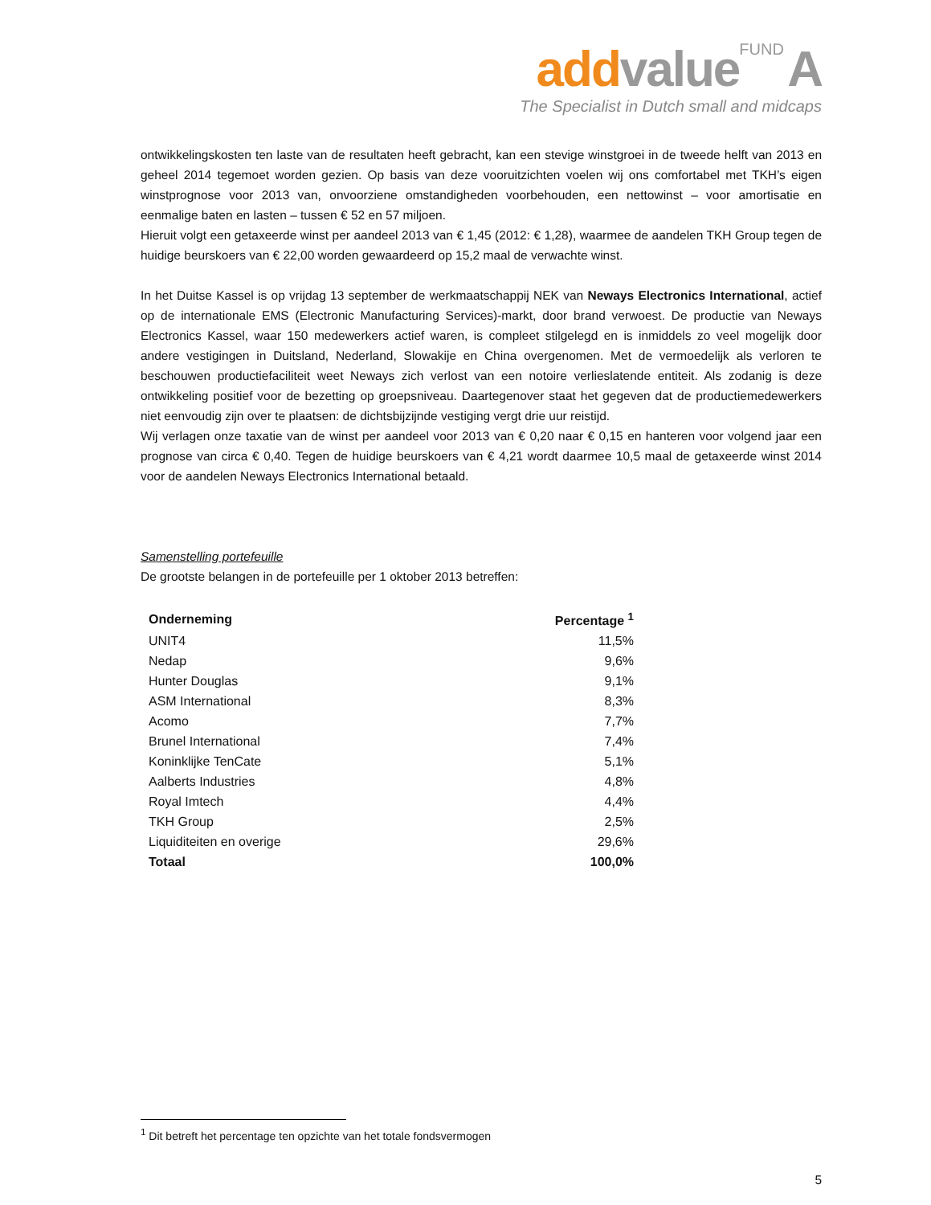add value FUND A
The Specialist in Dutch small and midcaps
ontwikkelingskosten ten laste van de resultaten heeft gebracht, kan een stevige winstgroei in de tweede helft van 2013 en geheel 2014 tegemoet worden gezien. Op basis van deze vooruitzichten voelen wij ons comfortabel met TKH’s eigen winstprognose voor 2013 van, onvoorziene omstandigheden voorbehouden, een nettowinst – voor amortisatie en eenmalige baten en lasten – tussen € 52 en 57 miljoen.
Hieruit volgt een getaxeerde winst per aandeel 2013 van € 1,45 (2012: € 1,28), waarmee de aandelen TKH Group tegen de huidige beurskoers van € 22,00 worden gewaardeerd op 15,2 maal de verwachte winst.
In het Duitse Kassel is op vrijdag 13 september de werkmaatschappij NEK van Neways Electronics International, actief op de internationale EMS (Electronic Manufacturing Services)-markt, door brand verwoest. De productie van Neways Electronics Kassel, waar 150 medewerkers actief waren, is compleet stilgelegd en is inmiddels zo veel mogelijk door andere vestigingen in Duitsland, Nederland, Slowakije en China overgenomen. Met de vermoedelijk als verloren te beschouwen productiefaciliteit weet Neways zich verlost van een notoire verlieslatende entiteit. Als zodanig is deze ontwikkeling positief voor de bezetting op groepsniveau. Daartegenover staat het gegeven dat de productiemedewerkers niet eenvoudig zijn over te plaatsen: de dichtsbijzijnde vestiging vergt drie uur reistijd.
Wij verlagen onze taxatie van de winst per aandeel voor 2013 van € 0,20 naar € 0,15 en hanteren voor volgend jaar een prognose van circa € 0,40. Tegen de huidige beurskoers van € 4,21 wordt daarmee 10,5 maal de getaxeerde winst 2014 voor de aandelen Neways Electronics International betaald.
Samenstelling portefeuille
De grootste belangen in de portefeuille per 1 oktober 2013 betreffen:
| Onderneming | Percentage <sup>1</sup> |
| --- | --- |
| UNIT4 | 11,5% |
| Nedap | 9,6% |
| Hunter Douglas | 9,1% |
| ASM International | 8,3% |
| Acomo | 7,7% |
| Brunel International | 7,4% |
| Koninklijke TenCate | 5,1% |
| Aalberts Industries | 4,8% |
| Royal Imtech | 4,4% |
| TKH Group | 2,5% |
| Liquiditeiten en overige | 29,6% |
| Totaal | 100,0% |
<sup>1</sup> Dit betreft het percentage ten opzichte van het totale fondsvermogen
5